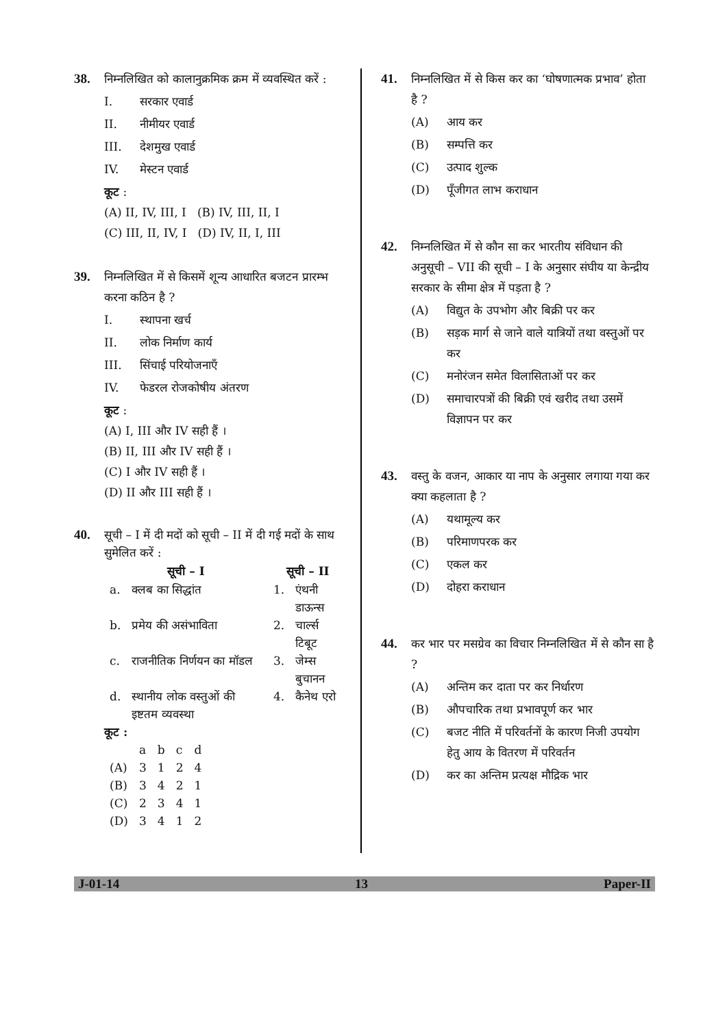38. निम्नलिखित को कालानुक्रमिक क्रम में व्यवस्थित करें :
I. सरकार एवार्ड
II. नीमीयर एवार्ड
III. देशमुख एवार्ड
IV. मेस्टन एवार्ड
कूट :
(A) II, IV, III, I (B) IV, III, II, I
(C) III, II, IV, I (D) IV, II, I, III
39. निम्नलिखित में से किसमें शून्य आधारित बजटन प्रारम्भ करना कठिन है ?
I. स्थापना खर्च
II. लोक निर्माण कार्य
III. सिंचाई परियोजनाएँ
IV. फेडरल रोजकोषीय अंतरण
कूट :
(A) I, III और IV सही हैं ।
(B) II, III और IV सही हैं ।
(C) I और IV सही हैं ।
(D) II और III सही हैं ।
40. सूची – I में दी मदों को सूची – II में दी गई मदों के साथ सुमेलित करें :
| सूची – I | | सूची – II | |
| --- | --- | --- | --- |
| a. | क्लब का सिद्धांत | 1. | एंथनी डाऊन्स |
| b. | प्रमेय की असंभाविता | 2. | चार्ल्स टिबूट |
| c. | राजनीतिक निर्णयन का मॉडल | 3. | जेम्स बुचानन |
| d. | स्थानीय लोक वस्तुओं की इष्टतम व्यवस्था | 4. | कैनेथ एरो |
कूट :
| | a | b | c | d |
| (A) | 3 | 1 | 2 | 4 |
| (B) | 3 | 4 | 2 | 1 |
| (C) | 2 | 3 | 4 | 1 |
| (D) | 3 | 4 | 1 | 2 |
41. निम्नलिखित में से किस कर का ‘घोषणात्मक प्रभाव’ होता है ?
(A) आय कर
(B) सम्पत्ति कर
(C) उत्पाद शुल्क
(D) पूँजीगत लाभ कराधान
42. निम्नलिखित में से कौन सा कर भारतीय संविधान की अनुसूची – VII की सूची – I के अनुसार संघीय या केन्द्रीय सरकार के सीमा क्षेत्र में पड़ता है ?
(A) विद्युत के उपभोग और बिक्री पर कर
(B) सड़क मार्ग से जाने वाले यात्रियों तथा वस्तुओं पर कर
(C) मनोरंजन समेत विलासिताओं पर कर
(D) समाचारपत्रों की बिक्री एवं खरीद तथा उसमें विज्ञापन पर कर
43. वस्तु के वजन, आकार या नाप के अनुसार लगाया गया कर क्या कहलाता है ?
(A) यथामूल्य कर
(B) परिमाणपरक कर
(C) एकल कर
(D) दोहरा कराधान
44. कर भार पर मसग्रेव का विचार निम्नलिखित में से कौन सा है ?
(A) अन्तिम कर दाता पर कर निर्धारण
(B) औपचारिक तथा प्रभावपूर्ण कर भार
(C) बजट नीति में परिवर्तनों के कारण निजी उपयोग हेतु आय के वितरण में परिवर्तन
(D) कर का अन्तिम प्रत्यक्ष मौद्रिक भार
J-01-14 13 Paper-II